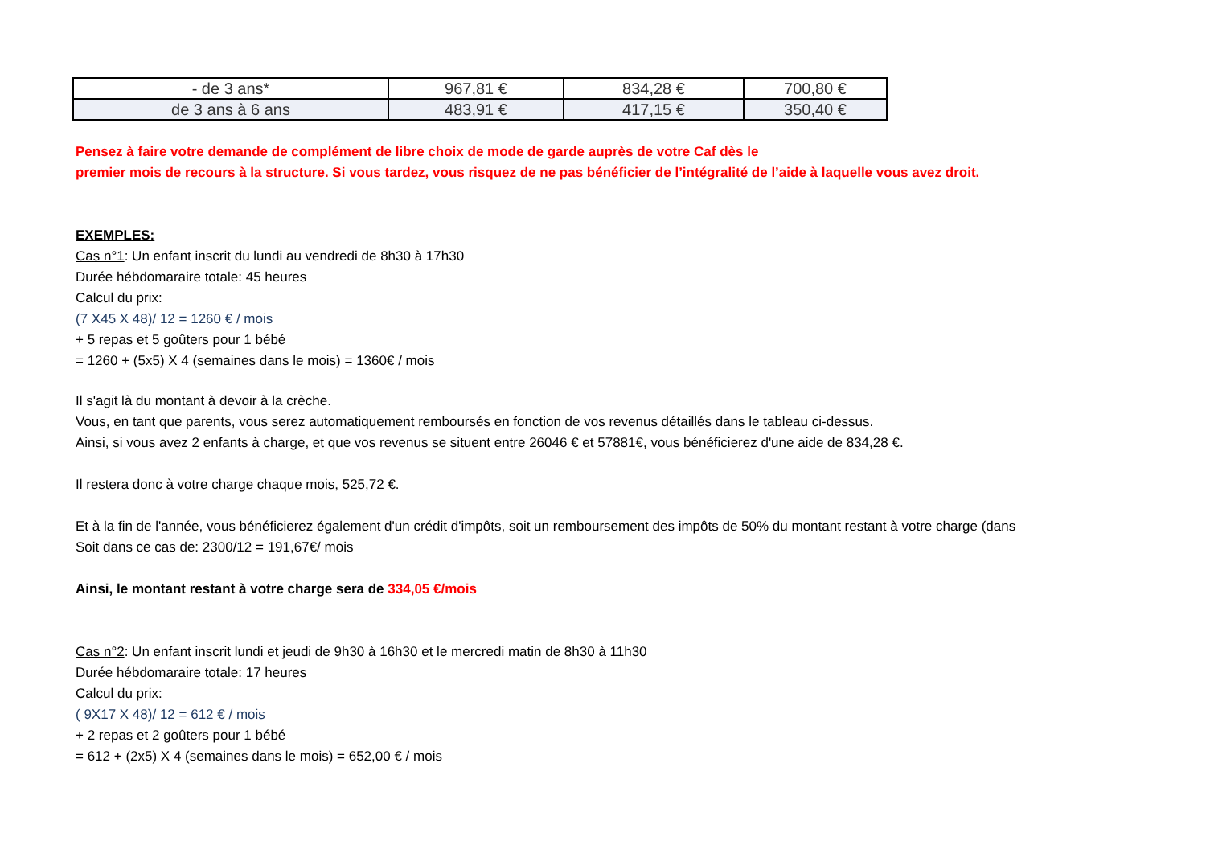| - de 3 ans* | 967,81 € | 834,28 € | 700,80 € |
| de 3 ans à 6 ans | 483,91 € | 417,15 € | 350,40 € |
Pensez à faire votre demande de complément de libre choix de mode de garde auprès de votre Caf dès le
premier mois de recours à la structure. Si vous tardez, vous risquez de ne pas bénéficier de l’intégralité de l’aide à laquelle vous avez droit.
EXEMPLES:
Cas n°1: Un enfant inscrit du lundi au vendredi de 8h30 à 17h30
Durée hébdomaraire totale: 45 heures
Calcul du prix:
(7 X45 X 48)/ 12 = 1260 € / mois
+ 5 repas et 5 goûters pour 1 bébé
= 1260 + (5x5) X 4 (semaines dans le mois) = 1360€ / mois
Il s'agit là du montant à devoir à la crèche.
Vous, en tant que parents, vous serez automatiquement remboursés en fonction de vos revenus détaillés dans le tableau ci-dessus.
Ainsi, si vous avez 2 enfants à charge, et que vos revenus se situent entre 26046 € et 57881€, vous bénéficierez d'une aide de 834,28 €.
Il restera donc à votre charge chaque mois, 525,72 €.
Et à la fin de l'année, vous bénéficierez également d'un crédit d'impôts, soit un remboursement des impôts de 50% du montant restant à votre charge (dans
Soit dans ce cas de: 2300/12 = 191,67€/ mois
Ainsi, le montant restant à votre charge sera de 334,05 €/mois
Cas n°2: Un enfant inscrit lundi et jeudi de 9h30 à 16h30 et le mercredi matin de 8h30 à 11h30
Durée hébdomaraire totale: 17 heures
Calcul du prix:
( 9X17 X 48)/ 12 = 612 € / mois
+ 2 repas et 2 goûters pour 1 bébé
= 612 + (2x5) X 4 (semaines dans le mois) = 652,00 € / mois